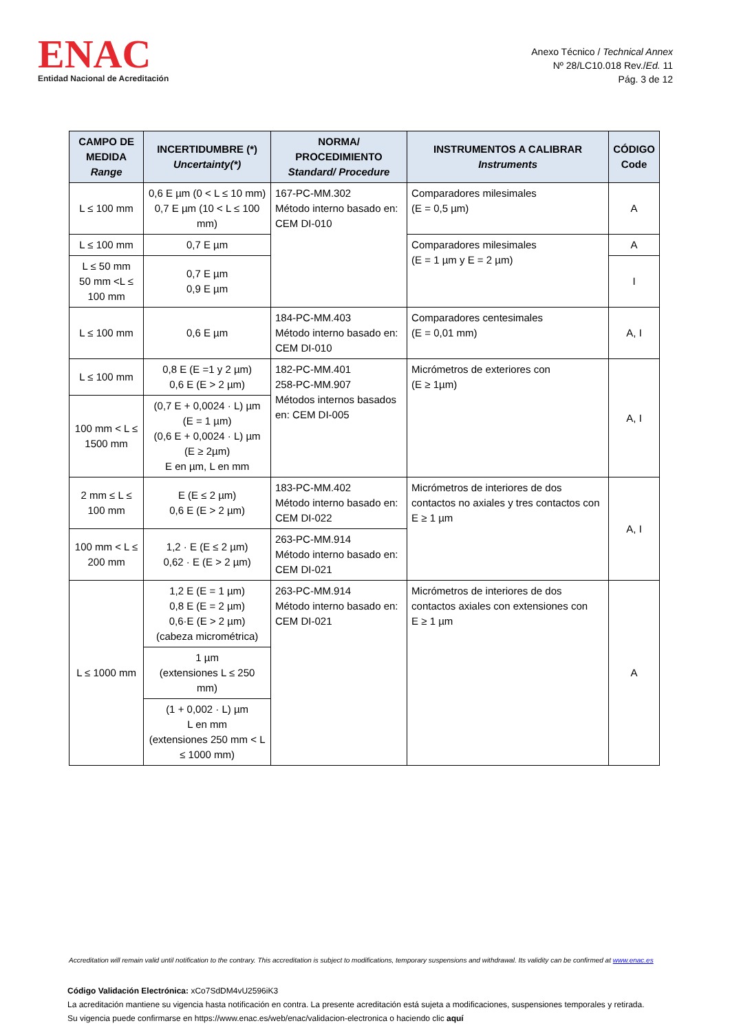ENAC
Entidad Nacional de Acreditación
Anexo Técnico / Technical Annex
Nº 28/LC10.018 Rev./Ed. 11
Pág. 3 de 12
| CAMPO DE MEDIDA Range | INCERTIDUMBRE (*) Uncertainty(*) | NORMA/ PROCEDIMIENTO Standard/ Procedure | INSTRUMENTOS A CALIBRAR Instruments | CÓDIGO Code |
| --- | --- | --- | --- | --- |
| L ≤ 100 mm | 0,6 E µm (0 < L ≤ 10 mm) 0,7 E µm (10 < L ≤ 100 mm) | 167-PC-MM.302 Método interno basado en: CEM DI-010 | Comparadores milesimales (E = 0,5 µm) | A |
| L ≤ 100 mm | 0,7 E µm | | Comparadores milesimales (E = 1 µm y E = 2 µm) | A |
| L ≤ 50 mm 50 mm <L ≤ 100 mm | 0,7 E µm 0,9 E µm | | | I |
| L ≤ 100 mm | 0,6 E µm | 184-PC-MM.403 Método interno basado en: CEM DI-010 | Comparadores centesimales (E = 0,01 mm) | A, I |
| L ≤ 100 mm | 0,8 E (E =1 y 2 µm) 0,6 E (E > 2 µm) | 182-PC-MM.401 258-PC-MM.907 Métodos internos basados en: CEM DI-005 | Micrómetros de exteriores con (E ≥ 1µm) | A, I |
| 100 mm < L ≤ 1500 mm | (0,7 E + 0,0024 · L) µm (E = 1 µm) (0,6 E + 0,0024 · L) µm (E ≥ 2µm) E en µm, L en mm | | | |
| 2 mm ≤ L ≤ 100 mm | E (E ≤ 2 µm) 0,6 E (E > 2 µm) | 183-PC-MM.402 Método interno basado en: CEM DI-022 | Micrómetros de interiores de dos contactos no axiales y tres contactos con E ≥ 1 µm | A, I |
| 100 mm < L ≤ 200 mm | 1,2 · E (E ≤ 2 µm) 0,62 · E (E > 2 µm) | 263-PC-MM.914 Método interno basado en: CEM DI-021 | | |
| L ≤ 1000 mm | 1,2 E (E = 1 µm) 0,8 E (E = 2 µm) 0,6·E (E > 2 µm) (cabeza micrométrica) | 263-PC-MM.914 Método interno basado en: CEM DI-021 | Micrómetros de interiores de dos contactos axiales con extensiones con E ≥ 1 µm | A |
| | 1 µm (extensiones L ≤ 250 mm) | | | |
| | (1 + 0,002 · L) µm L en mm (extensiones 250 mm < L ≤ 1000 mm) | | | |
Accreditation will remain valid until notification to the contrary. This accreditation is subject to modifications, temporary suspensions and withdrawal. Its validity can be confirmed at www.enac.es
Código Validación Electrónica: xCo7SdDM4vU2596iK3
La acreditación mantiene su vigencia hasta notificación en contra. La presente acreditación está sujeta a modificaciones, suspensiones temporales y retirada.
Su vigencia puede confirmarse en https://www.enac.es/web/enac/validacion-electronica o haciendo clic aquí